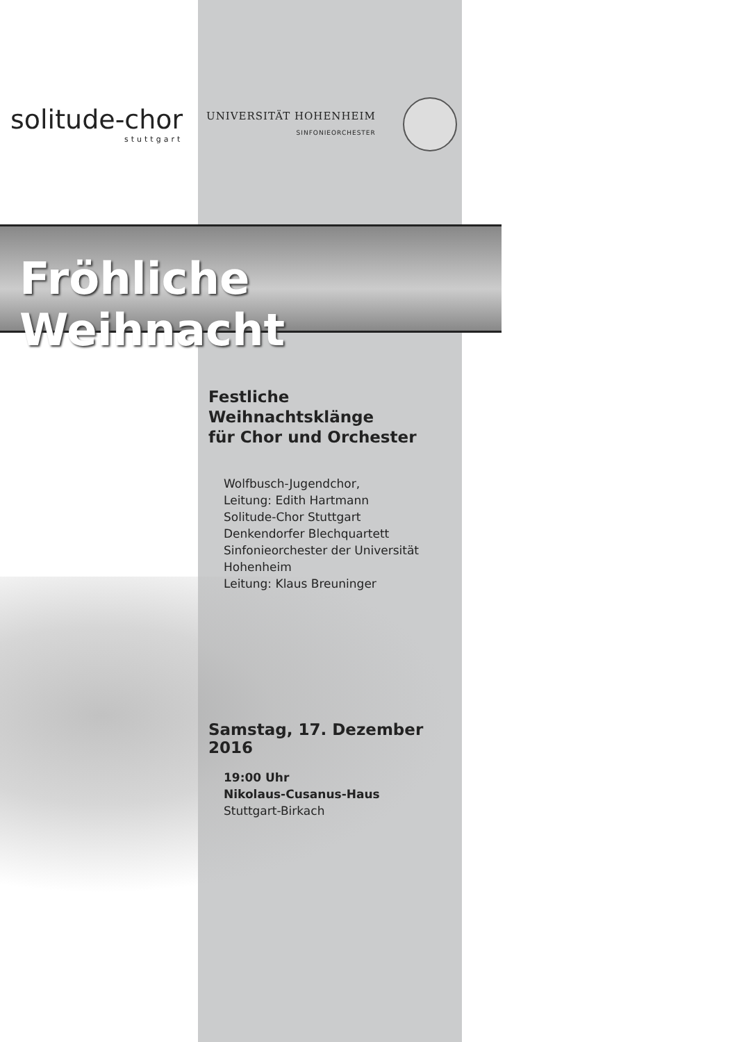solitude-chor
stuttgart
UNIVERSITÄT HOHENHEIM
SINFONIEORCHESTER
Fröhliche Weihnacht
Festliche Weihnachtsklänge
für Chor und Orchester
Wolfbusch-Jugendchor,
Leitung: Edith Hartmann
Solitude-Chor Stuttgart
Denkendorfer Blechquartett
Sinfonieorchester der Universität Hohenheim
Leitung: Klaus Breuninger
Samstag, 17. Dezember 2016
19:00 Uhr
Nikolaus-Cusanus-Haus
Stuttgart-Birkach